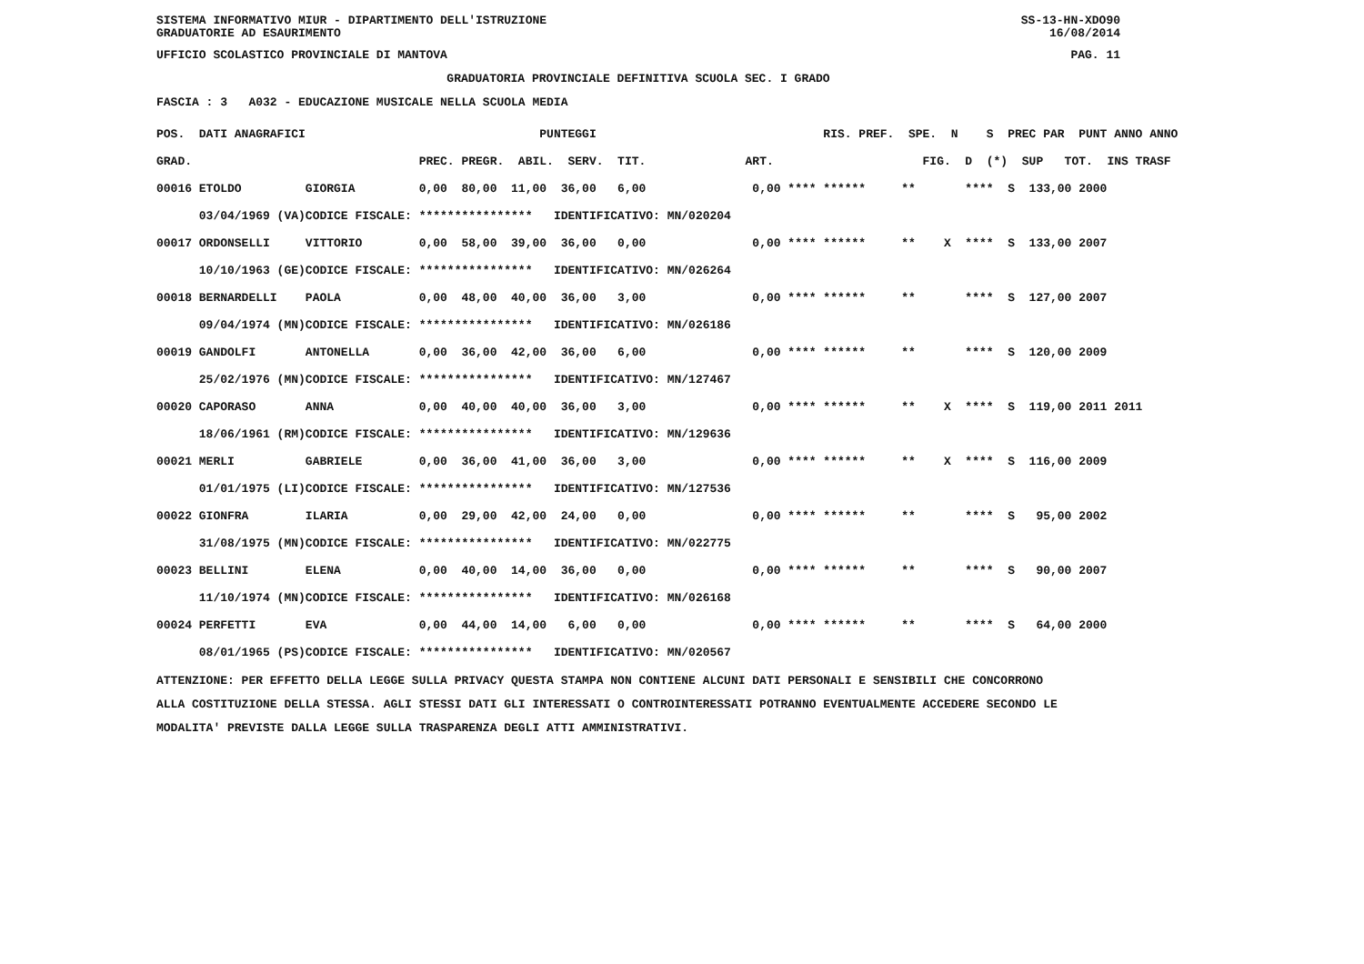SISTEMA INFORMATIVO MIUR - DIPARTIMENTO DELL'ISTRUZIONE SS-13-HN-XDO90
GRADUATORIE AD ESAURIMENTO 16/08/2014
UFFICIO SCOLASTICO PROVINCIALE DI MANTOVA PAG. 11
GRADUATORIA PROVINCIALE DEFINITIVA SCUOLA SEC. I GRADO
FASCIA : 3 A032 - EDUCAZIONE MUSICALE NELLA SCUOLA MEDIA
| POS. DATI ANAGRAFICI | | PUNTEGGI | RIS. PREF. SPE. N S PREC PAR PUNT ANNO ANNO |
| --- | --- | --- | --- |
| GRAD. | | PREC. PREGR. ABIL. SERV. TIT. | ART. FIG. D (*) SUP TOT. INS TRASF |
| 00016 ETOLDO | GIORGIA | 0,00 80,00 11,00 36,00 6,00 | 0,00 **** ****** ** **** S 133,00 2000 |
| 03/04/1969 (VA) | CODICE FISCALE: | **************** IDENTIFICATIVO: MN/020204 | |
| 00017 ORDONSELLI | VITTORIO | 0,00 58,00 39,00 36,00 0,00 | 0,00 **** ****** ** X **** S 133,00 2007 |
| 10/10/1963 (GE) | CODICE FISCALE: | **************** IDENTIFICATIVO: MN/026264 | |
| 00018 BERNARDELLI | PAOLA | 0,00 48,00 40,00 36,00 3,00 | 0,00 **** ****** ** **** S 127,00 2007 |
| 09/04/1974 (MN) | CODICE FISCALE: | **************** IDENTIFICATIVO: MN/026186 | |
| 00019 GANDOLFI | ANTONELLA | 0,00 36,00 42,00 36,00 6,00 | 0,00 **** ****** ** **** S 120,00 2009 |
| 25/02/1976 (MN) | CODICE FISCALE: | **************** IDENTIFICATIVO: MN/127467 | |
| 00020 CAPORASO | ANNA | 0,00 40,00 40,00 36,00 3,00 | 0,00 **** ****** ** X **** S 119,00 2011 2011 |
| 18/06/1961 (RM) | CODICE FISCALE: | **************** IDENTIFICATIVO: MN/129636 | |
| 00021 MERLI | GABRIELE | 0,00 36,00 41,00 36,00 3,00 | 0,00 **** ****** ** X **** S 116,00 2009 |
| 01/01/1975 (LI) | CODICE FISCALE: | **************** IDENTIFICATIVO: MN/127536 | |
| 00022 GIONFRA | ILARIA | 0,00 29,00 42,00 24,00 0,00 | 0,00 **** ****** ** **** S 95,00 2002 |
| 31/08/1975 (MN) | CODICE FISCALE: | **************** IDENTIFICATIVO: MN/022775 | |
| 00023 BELLINI | ELENA | 0,00 40,00 14,00 36,00 0,00 | 0,00 **** ****** ** **** S 90,00 2007 |
| 11/10/1974 (MN) | CODICE FISCALE: | **************** IDENTIFICATIVO: MN/026168 | |
| 00024 PERFETTI | EVA | 0,00 44,00 14,00 6,00 0,00 | 0,00 **** ****** ** **** S 64,00 2000 |
| 08/01/1965 (PS) | CODICE FISCALE: | **************** IDENTIFICATIVO: MN/020567 | |
ATTENZIONE: PER EFFETTO DELLA LEGGE SULLA PRIVACY QUESTA STAMPA NON CONTIENE ALCUNI DATI PERSONALI E SENSIBILI CHE CONCORRONO ALLA COSTITUZIONE DELLA STESSA. AGLI STESSI DATI GLI INTERESSATI O CONTROINTERESSATI POTRANNO EVENTUALMENTE ACCEDERE SECONDO LE MODALITA' PREVISTE DALLA LEGGE SULLA TRASPARENZA DEGLI ATTI AMMINISTRATIVI.